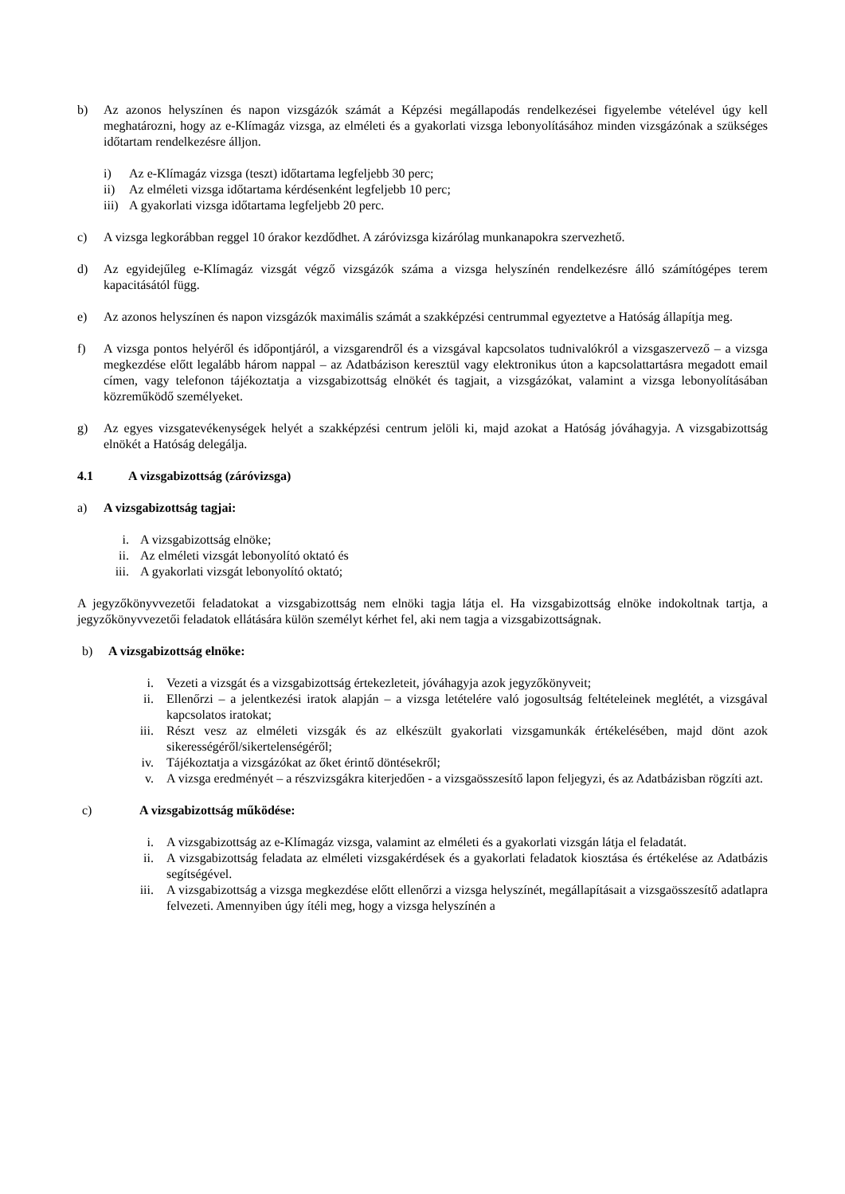b) Az azonos helyszínen és napon vizsgázók számát a Képzési megállapodás rendelkezései figyelembe vételével úgy kell meghatározni, hogy az e-Klímagáz vizsga, az elméleti és a gyakorlati vizsga lebonyolításához minden vizsgázónak a szükséges időtartam rendelkezésre álljon.
i) Az e-Klímagáz vizsga (teszt) időtartama legfeljebb 30 perc;
ii) Az elméleti vizsga időtartama kérdésenként legfeljebb 10 perc;
iii) A gyakorlati vizsga időtartama legfeljebb 20 perc.
c) A vizsga legkorábban reggel 10 órakor kezdődhet. A záróvizsga kizárólag munkanapokra szervezhető.
d) Az egyidejűleg e-Klímagáz vizsgát végző vizsgázók száma a vizsga helyszínén rendelkezésre álló számítógépes terem kapacitásától függ.
e) Az azonos helyszínen és napon vizsgázók maximális számát a szakképzési centrummal egyeztetve a Hatóság állapítja meg.
f) A vizsga pontos helyéről és időpontjáról, a vizsgarendről és a vizsgával kapcsolatos tudnivalókról a vizsgaszervező – a vizsga megkezdése előtt legalább három nappal – az Adatbázison keresztül vagy elektronikus úton a kapcsolattartásra megadott email címen, vagy telefonon tájékoztatja a vizsgabizottság elnökét és tagjait, a vizsgázókat, valamint a vizsga lebonyolításában közreműködő személyeket.
g) Az egyes vizsgatevékenységek helyét a szakképzési centrum jelöli ki, majd azokat a Hatóság jóváhagyja. A vizsgabizottság elnökét a Hatóság delegálja.
4.1 A vizsgabizottság (záróvizsga)
a) A vizsgabizottság tagjai:
i. A vizsgabizottság elnöke;
ii. Az elméleti vizsgát lebonyolító oktató és
iii. A gyakorlati vizsgát lebonyolító oktató;
A jegyzőkönyvvezetői feladatokat a vizsgabizottság nem elnöki tagja látja el. Ha vizsgabizottság elnöke indokoltnak tartja, a jegyzőkönyvvezetői feladatok ellátására külön személyt kérhet fel, aki nem tagja a vizsgabizottságnak.
b) A vizsgabizottság elnöke:
i. Vezeti a vizsgát és a vizsgabizottság értekezleteit, jóváhagyja azok jegyzőkönyveit;
ii. Ellenőrzi – a jelentkezési iratok alapján – a vizsga letételére való jogosultság feltételeinek meglétét, a vizsgával kapcsolatos iratokat;
iii. Részt vesz az elméleti vizsgák és az elkészült gyakorlati vizsgamunkák értékelésében, majd dönt azok sikerességéről/sikertelenségéről;
iv. Tájékoztatja a vizsgázókat az őket érintő döntésekről;
v. A vizsga eredményét – a részvizsgákra kiterjedően - a vizsgaösszesítő lapon feljegyzi, és az Adatbázisban rögzíti azt.
c) A vizsgabizottság működése:
i. A vizsgabizottság az e-Klímagáz vizsga, valamint az elméleti és a gyakorlati vizsgán látja el feladatát.
ii. A vizsgabizottság feladata az elméleti vizsgakérdések és a gyakorlati feladatok kiosztása és értékelése az Adatbázis segítségével.
iii. A vizsgabizottság a vizsga megkezdése előtt ellenőrzi a vizsga helyszínét, megállapításait a vizsgaösszesítő adatlapra felvezeti. Amennyiben úgy ítéli meg, hogy a vizsga helyszínén a